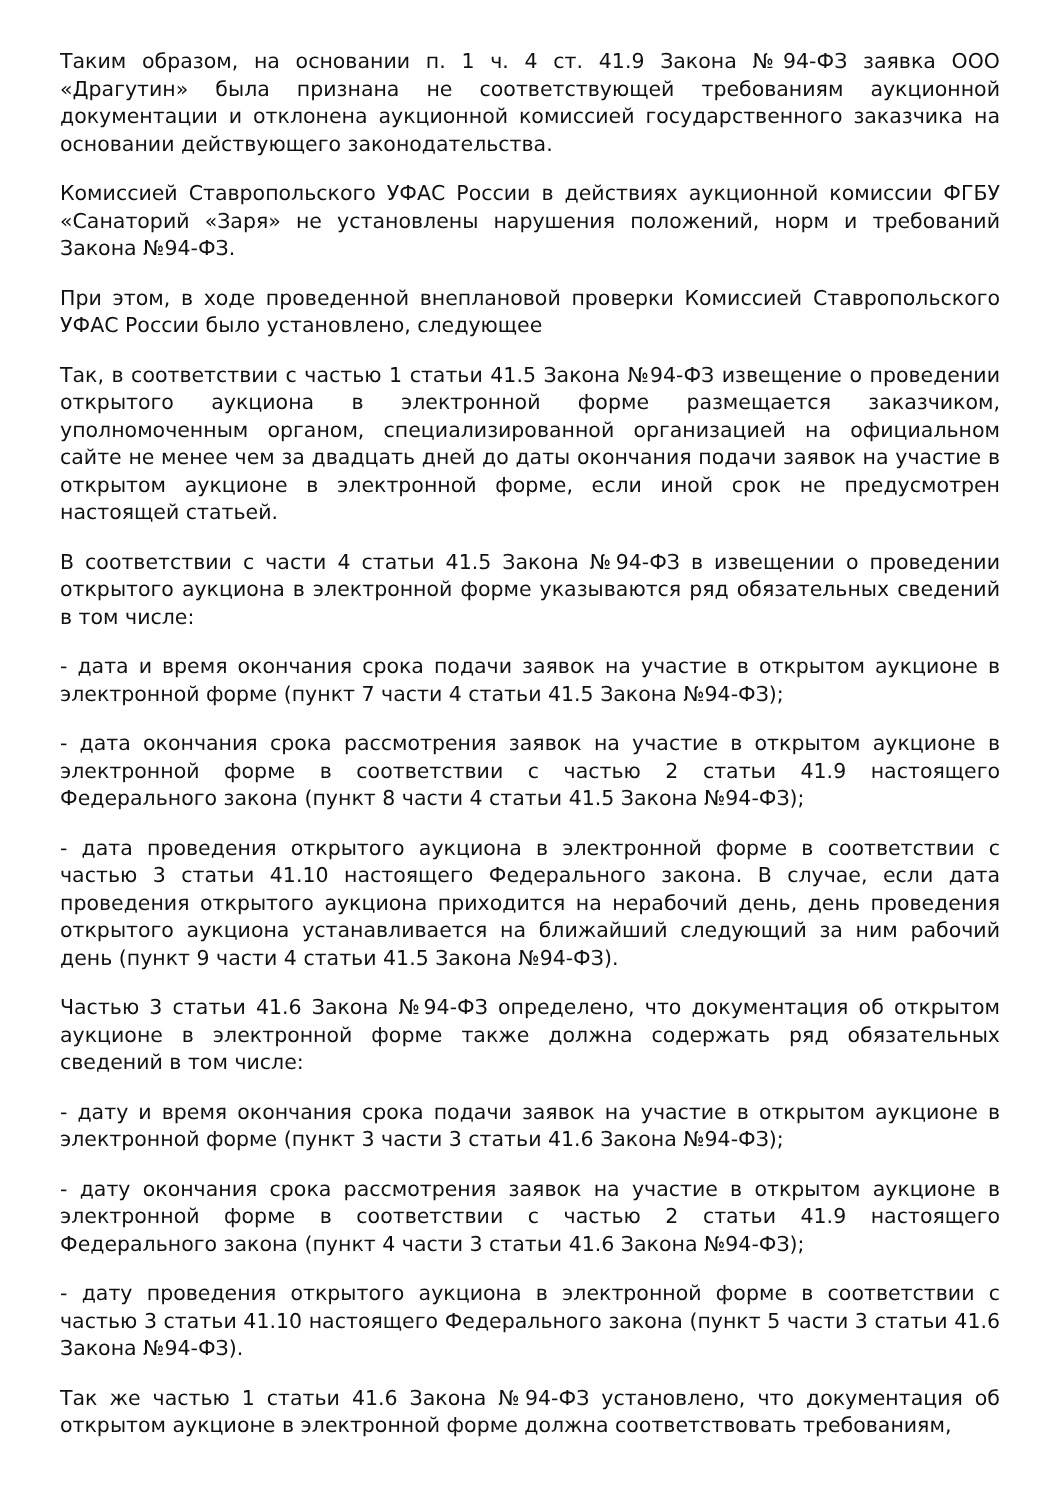Таким образом, на основании п. 1 ч. 4 ст. 41.9 Закона №94-ФЗ заявка ООО «Драгутин» была признана не соответствующей требованиям аукционной документации и отклонена аукционной комиссией государственного заказчика на основании действующего законодательства.
Комиссией Ставропольского УФАС России в действиях аукционной комиссии ФГБУ «Санаторий «Заря» не установлены нарушения положений, норм и требований Закона №94-ФЗ.
При этом, в ходе проведенной внеплановой проверки Комиссией Ставропольского УФАС России было установлено, следующее
Так, в соответствии с частью 1 статьи 41.5 Закона №94-ФЗ извещение о проведении открытого аукциона в электронной форме размещается заказчиком, уполномоченным органом, специализированной организацией на официальном сайте не менее чем за двадцать дней до даты окончания подачи заявок на участие в открытом аукционе в электронной форме, если иной срок не предусмотрен настоящей статьей.
В соответствии с части 4 статьи 41.5 Закона №94-ФЗ в извещении о проведении открытого аукциона в электронной форме указываются ряд обязательных сведений в том числе:
- дата и время окончания срока подачи заявок на участие в открытом аукционе в электронной форме (пункт 7 части 4 статьи 41.5 Закона №94-ФЗ);
- дата окончания срока рассмотрения заявок на участие в открытом аукционе в электронной форме в соответствии с частью 2 статьи 41.9 настоящего Федерального закона (пункт 8 части 4 статьи 41.5 Закона №94-ФЗ);
- дата проведения открытого аукциона в электронной форме в соответствии с частью 3 статьи 41.10 настоящего Федерального закона. В случае, если дата проведения открытого аукциона приходится на нерабочий день, день проведения открытого аукциона устанавливается на ближайший следующий за ним рабочий день (пункт 9 части 4 статьи 41.5 Закона №94-ФЗ).
Частью 3 статьи 41.6 Закона №94-ФЗ определено, что документация об открытом аукционе в электронной форме также должна содержать ряд обязательных сведений в том числе:
- дату и время окончания срока подачи заявок на участие в открытом аукционе в электронной форме (пункт 3 части 3 статьи 41.6 Закона №94-ФЗ);
- дату окончания срока рассмотрения заявок на участие в открытом аукционе в электронной форме в соответствии с частью 2 статьи 41.9 настоящего Федерального закона (пункт 4 части 3 статьи 41.6 Закона №94-ФЗ);
- дату проведения открытого аукциона в электронной форме в соответствии с частью 3 статьи 41.10 настоящего Федерального закона (пункт 5 части 3 статьи 41.6 Закона №94-ФЗ).
Так же частью 1 статьи 41.6 Закона №94-ФЗ установлено, что документация об открытом аукционе в электронной форме должна соответствовать требованиям,